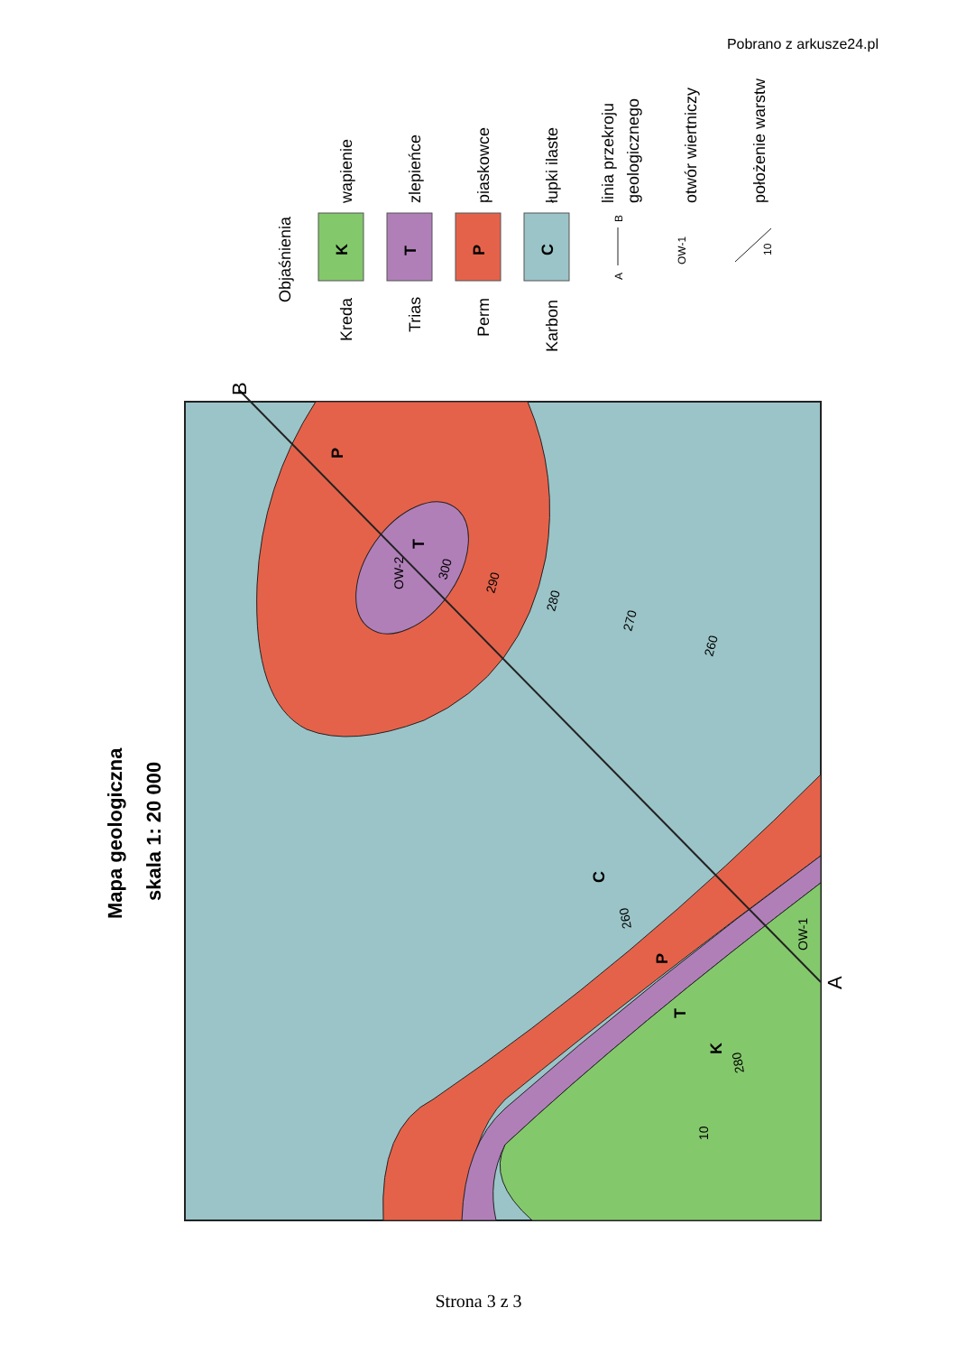Pobrano z arkusze24.pl
P
T
C
P
T
K
OW-2
300
290
280
270
260
OW-1
260
280
10
B
A
Mapa geologiczna
skala 1: 20 000
Objaśnienia
Kreda
wapienie
Trias
zlepieńce
Perm
piaskowce
Karbon
łupki ilaste
linia przekroju
geologicznego
otwór wiertniczy
położenie warstw
K
T
P
C
A
B
OW-1
10
Strona 3 z 3